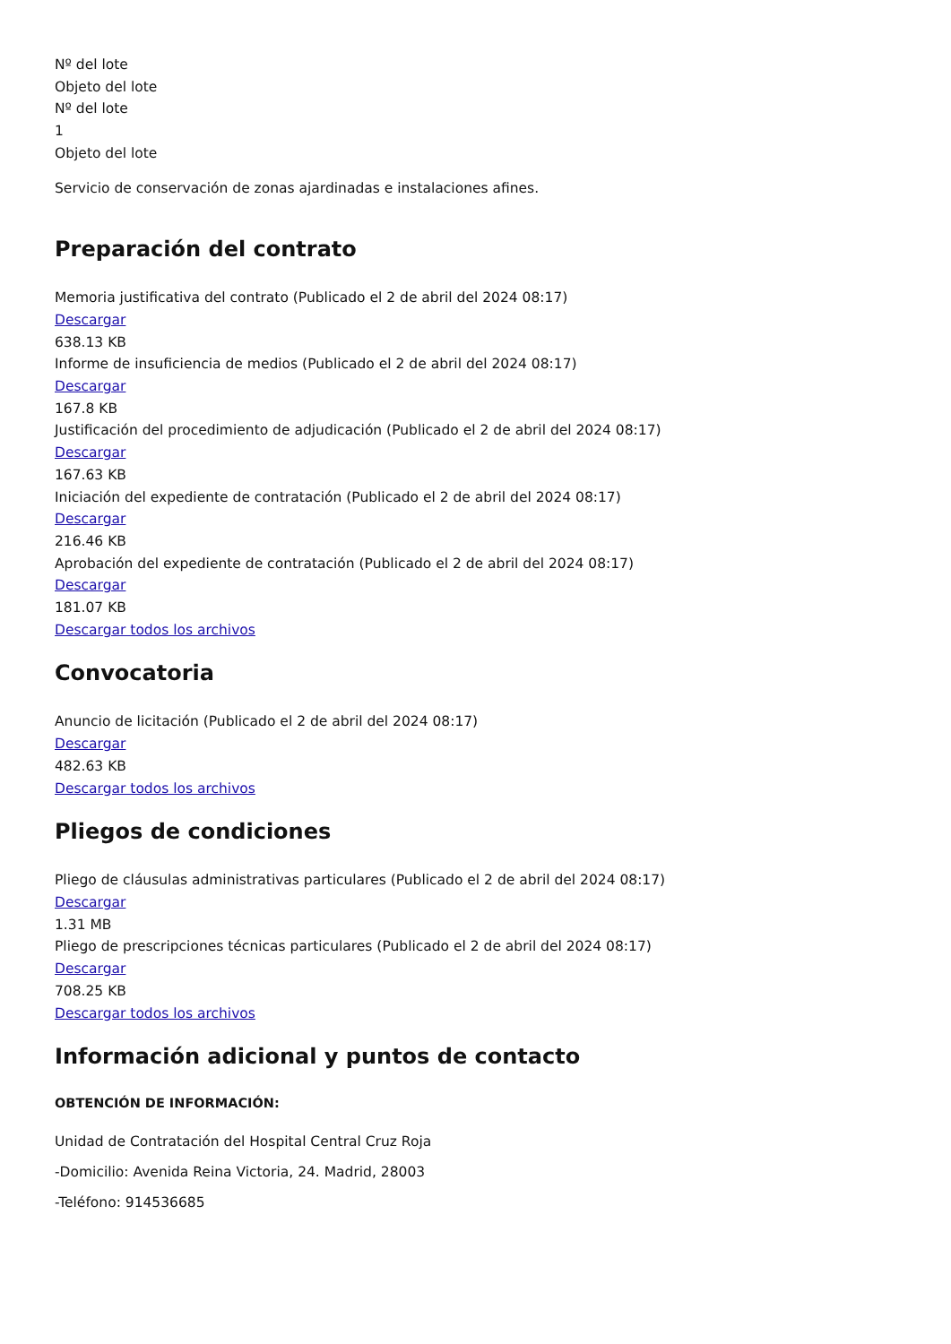Nº del lote
Objeto del lote
Nº del lote
1
Objeto del lote
Servicio de conservación de zonas ajardinadas e instalaciones afines.
Preparación del contrato
Memoria justificativa del contrato (Publicado el 2 de abril del 2024 08:17)
Descargar
638.13 KB
Informe de insuficiencia de medios (Publicado el 2 de abril del 2024 08:17)
Descargar
167.8 KB
Justificación del procedimiento de adjudicación (Publicado el 2 de abril del 2024 08:17)
Descargar
167.63 KB
Iniciación del expediente de contratación (Publicado el 2 de abril del 2024 08:17)
Descargar
216.46 KB
Aprobación del expediente de contratación (Publicado el 2 de abril del 2024 08:17)
Descargar
181.07 KB
Descargar todos los archivos
Convocatoria
Anuncio de licitación (Publicado el 2 de abril del 2024 08:17)
Descargar
482.63 KB
Descargar todos los archivos
Pliegos de condiciones
Pliego de cláusulas administrativas particulares (Publicado el 2 de abril del 2024 08:17)
Descargar
1.31 MB
Pliego de prescripciones técnicas particulares (Publicado el 2 de abril del 2024 08:17)
Descargar
708.25 KB
Descargar todos los archivos
Información adicional y puntos de contacto
OBTENCIÓN DE INFORMACIÓN:
Unidad de Contratación del Hospital Central Cruz Roja
-Domicilio: Avenida Reina Victoria, 24. Madrid, 28003
-Teléfono: 914536685